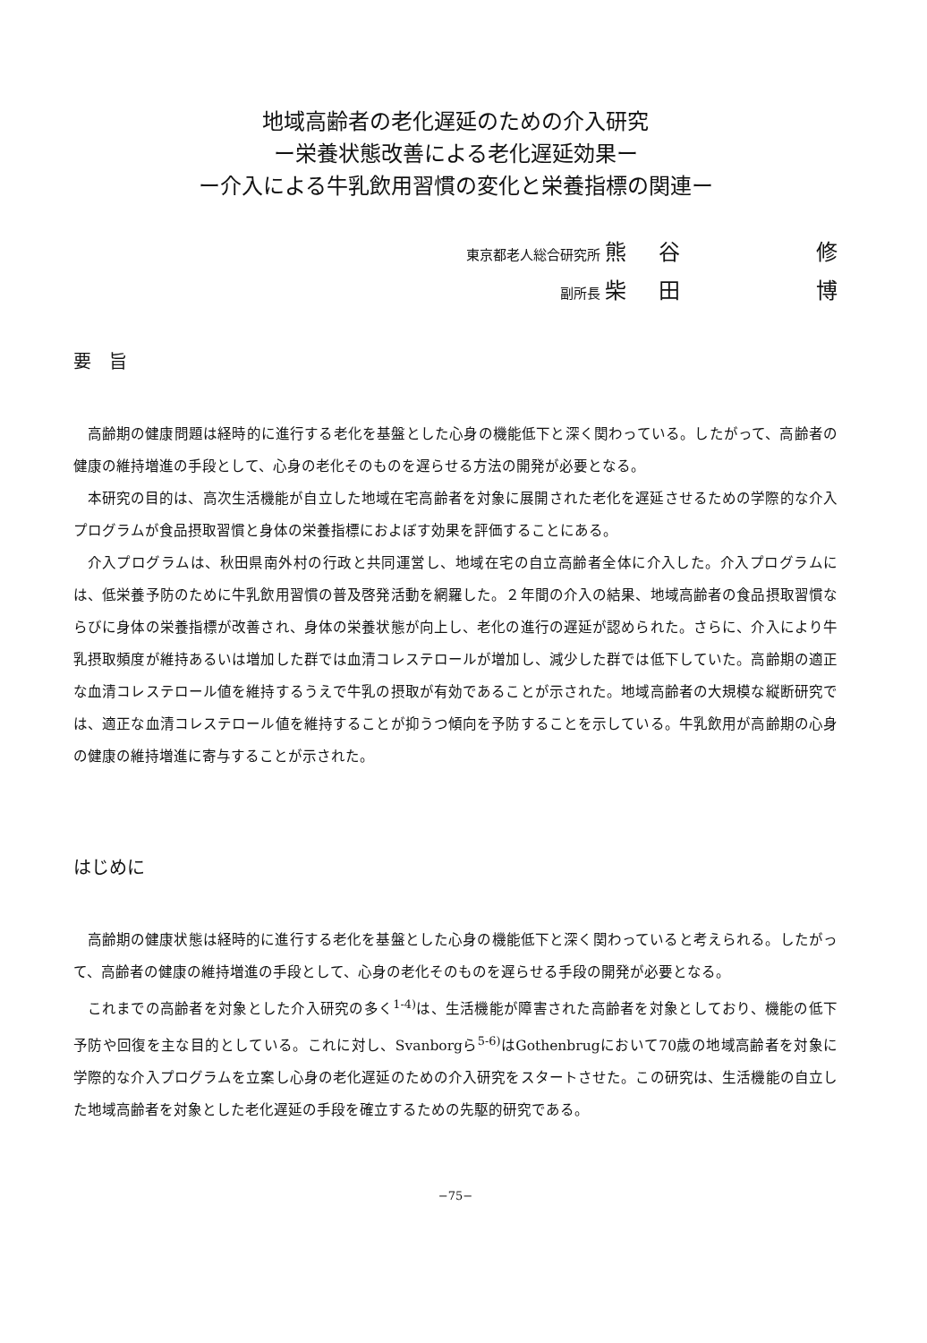地域高齢者の老化遅延のための介入研究
ー栄養状態改善による老化遅延効果ー
ー介入による牛乳飲用習慣の変化と栄養指標の関連ー
東京都老人総合研究所 熊 谷 修
副所長 柴 田 博
要　旨
高齢期の健康問題は経時的に進行する老化を基盤とした心身の機能低下と深く関わっている。したがって、高齢者の健康の維持増進の手段として、心身の老化そのものを遅らせる方法の開発が必要となる。
本研究の目的は、高次生活機能が自立した地域在宅高齢者を対象に展開された老化を遅延させるための学際的な介入プログラムが食品摂取習慣と身体の栄養指標におよぼす効果を評価することにある。
介入プログラムは、秋田県南外村の行政と共同運営し、地域在宅の自立高齢者全体に介入した。介入プログラムには、低栄養予防のために牛乳飲用習慣の普及啓発活動を網羅した。２年間の介入の結果、地域高齢者の食品摂取習慣ならびに身体の栄養指標が改善され、身体の栄養状態が向上し、老化の進行の遅延が認められた。さらに、介入により牛乳摂取頻度が維持あるいは増加した群では血清コレステロールが増加し、減少した群では低下していた。高齢期の適正な血清コレステロール値を維持するうえで牛乳の摂取が有効であることが示された。地域高齢者の大規模な縦断研究では、適正な血清コレステロール値を維持することが抑うつ傾向を予防することを示している。牛乳飲用が高齢期の心身の健康の維持増進に寄与することが示された。
はじめに
高齢期の健康状態は経時的に進行する老化を基盤とした心身の機能低下と深く関わっていると考えられる。したがって、高齢者の健康の維持増進の手段として、心身の老化そのものを遅らせる手段の開発が必要となる。
これまでの高齢者を対象とした介入研究の多く<sup>1-4)</sup>は、生活機能が障害された高齢者を対象としており、機能の低下予防や回復を主な目的としている。これに対し、Svanborgら<sup>5-6)</sup>はGothenbrugにおいて70歳の地域高齢者を対象に学際的な介入プログラムを立案し心身の老化遅延のための介入研究をスタートさせた。この研究は、生活機能の自立した地域高齢者を対象とした老化遅延の手段を確立するための先駆的研究である。
−75−